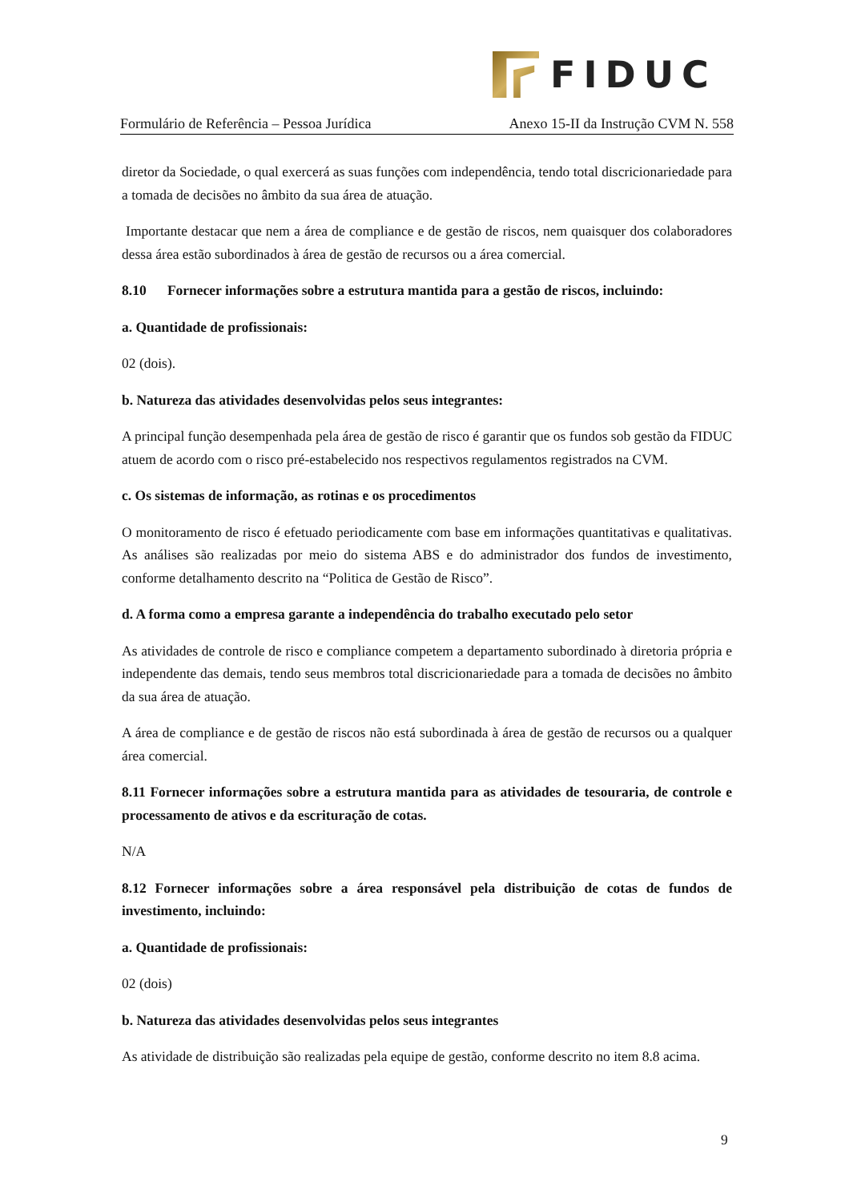FIDUC
Formulário de Referência – Pessoa Jurídica Anexo 15-II da Instrução CVM N. 558
diretor da Sociedade, o qual exercerá as suas funções com independência, tendo total discricionariedade para a tomada de decisões no âmbito da sua área de atuação.
Importante destacar que nem a área de compliance e de gestão de riscos, nem quaisquer dos colaboradores dessa área estão subordinados à área de gestão de recursos ou a área comercial.
8.10 Fornecer informações sobre a estrutura mantida para a gestão de riscos, incluindo:
a. Quantidade de profissionais:
02 (dois).
b. Natureza das atividades desenvolvidas pelos seus integrantes:
A principal função desempenhada pela área de gestão de risco é garantir que os fundos sob gestão da FIDUC atuem de acordo com o risco pré-estabelecido nos respectivos regulamentos registrados na CVM.
c. Os sistemas de informação, as rotinas e os procedimentos
O monitoramento de risco é efetuado periodicamente com base em informações quantitativas e qualitativas. As análises são realizadas por meio do sistema ABS e do administrador dos fundos de investimento, conforme detalhamento descrito na “Politica de Gestão de Risco”.
d. A forma como a empresa garante a independência do trabalho executado pelo setor
As atividades de controle de risco e compliance competem a departamento subordinado à diretoria própria e independente das demais, tendo seus membros total discricionariedade para a tomada de decisões no âmbito da sua área de atuação.
A área de compliance e de gestão de riscos não está subordinada à área de gestão de recursos ou a qualquer área comercial.
8.11 Fornecer informações sobre a estrutura mantida para as atividades de tesouraria, de controle e processamento de ativos e da escrituração de cotas.
N/A
8.12 Fornecer informações sobre a área responsável pela distribuição de cotas de fundos de investimento, incluindo:
a. Quantidade de profissionais:
02 (dois)
b. Natureza das atividades desenvolvidas pelos seus integrantes
As atividade de distribuição são realizadas pela equipe de gestão, conforme descrito no item 8.8 acima.
9